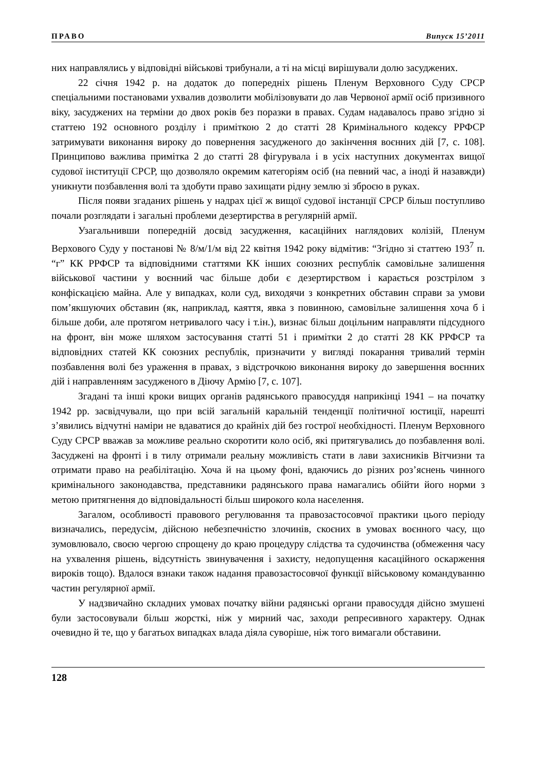ПРАВО Випуск 15’2011
них направлялись у відповідні військові трибунали, а ті на місці вирішували долю засуджених.
22 січня 1942 р. на додаток до попередніх рішень Пленум Верховного Суду СРСР спеціальними постановами ухвалив дозволити мобілізовувати до лав Червоної армії осіб призивного віку, засуджених на терміни до двох років без поразки в правах. Судам надавалось право згідно зі статтею 192 основного розділу і приміткою 2 до статті 28 Кримінального кодексу РРФСР затримувати виконання вироку до повернення засудженого до закінчення воєнних дій [7, с. 108]. Принципово важлива примітка 2 до статті 28 фігурувала і в усіх наступних документах вищої судової інституції СРСР, що дозволяло окремим категоріям осіб (на певний час, а іноді й назавжди) уникнути позбавлення волі та здобути право захищати рідну землю зі зброєю в руках.
Після появи згаданих рішень у надрах цієї ж вищої судової інстанції СРСР більш поступливо почали розглядати і загальні проблеми дезертирства в регулярній армії.
Узагальнивши попередній досвід засудження, касаційних наглядових колізій, Пленум Верхового Суду у постанові № 8/м/1/м від 22 квітня 1942 року відмітив: “Згідно зі статтею 193<sup>7</sup> п. “г” КК РРФСР та відповідними статтями КК інших союзних республік самовільне залишення військової частини у воєнний час більше доби є дезертирством і карається розстрілом з конфіскацією майна. Але у випадках, коли суд, виходячи з конкретних обставин справи за умови пом’якшуючих обставин (як, наприклад, каяття, явка з повинною, самовільне залишення хоча б і більше доби, але протягом нетривалого часу і т.ін.), визнає більш доцільним направляти підсудного на фронт, він може шляхом застосування статті 51 і примітки 2 до статті 28 КК РРФСР та відповідних статей КК союзних республік, призначити у вигляді покарання тривалий термін позбавлення волі без ураження в правах, з відстрочкою виконання вироку до завершення воєнних дій і направленням засудженого в Діючу Армію [7, с. 107].
Згадані та інші кроки вищих органів радянського правосуддя наприкінці 1941 – на початку 1942 рр. засвідчували, що при всій загальній каральній тенденції політичної юстиції, нарешті з’явились відчутні наміри не вдаватися до крайніх дій без гострої необхідності. Пленум Верховного Суду СРСР вважав за можливе реально скоротити коло осіб, які притягувались до позбавлення волі. Засуджені на фронті і в тилу отримали реальну можливість стати в лави захисників Вітчизни та отримати право на реабілітацію. Хоча й на цьому фоні, вдаючись до різних роз’яснень чинного кримінального законодавства, представники радянського права намагались обійти його норми з метою притягнення до відповідальності більш широкого кола населення.
Загалом, особливості правового регулювання та правозастосовчої практики цього періоду визначались, передусім, дійсною небезпечністю злочинів, скоєних в умовах воєнного часу, що зумовлювало, своєю чергою спрощену до краю процедуру слідства та судочинства (обмеження часу на ухвалення рішень, відсутність звинувачення і захисту, недопущення касаційного оскарження вироків тощо). Вдалося взнаки також надання правозастосовчої функції військовому командуванню частин регулярної армії.
У надзвичайно складних умовах початку війни радянські органи правосуддя дійсно змушені були застосовували більш жорсткі, ніж у мирний час, заходи репресивного характеру. Однак очевидно й те, що у багатьох випадках влада діяла суворіше, ніж того вимагали обставини.
128